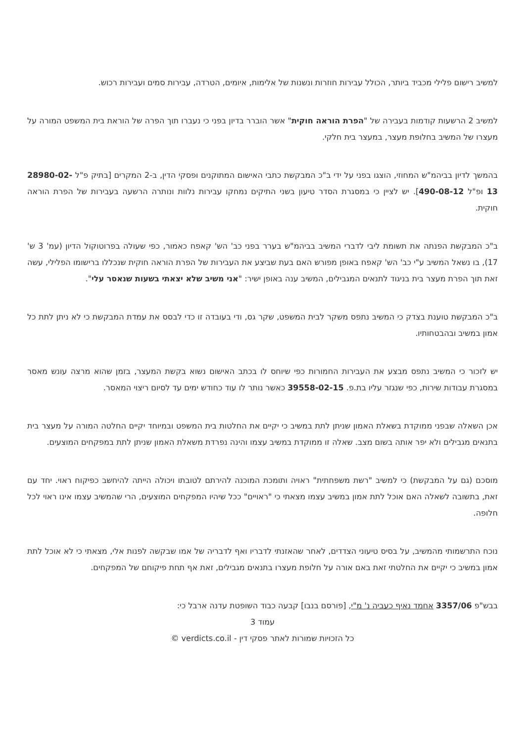למשיב רישום פלילי מכביד ביותר, הכולל עבירות חוזרות ונשנות של אלימות, איומים, הטרדה, עבירות סמים ועבירות רכוש.
למשיב 2 הרשעות קודמות בעבירה של "הפרת הוראה חוקית" אשר הוברר בדיון בפני כי נעברו תוך הפרה של הוראת בית המשפט המורה על מעצרו של המשיב בחלופת מעצר, במעצר בית חלקי.
בהמשך לדיון בביהמ"ש המחוזי, הוצגו בפני על ידי ב"כ המבקשת כתבי האישום המתוקנים ופסקי הדין, ב-2 המקרים [בתיק פ"ל 28980-02-13 ופ"ל 490-08-12]. יש לציין כי במסגרת הסדר טיעון בשני התיקים נמחקו עבירות נלוות ונותרה הרשעה בעבירות של הפרת הוראה חוקית.
ב"כ המבקשת הפנתה את תשומת ליבי לדברי המשיב בביהמ"ש בערר בפני כב' הש' קאפח כאמור, כפי שעולה בפרוטוקול הדיון (עמ' 3 ש' 17), בו נשאל המשיב ע"י כב' הש' קאפח באופן מפורש האם בעת שביצע את העבירות של הפרת הוראה חוקית שנכללו ברישומו הפלילי, עשה זאת תוך הפרת מעצר בית בניגוד לתנאים המגבילים, המשיב ענה באופן ישיר: "אני משיב שלא יצאתי בשעות שנאסר עלי".
ב"כ המבקשת טוענת בצדק כי המשיב נתפס משקר לבית המשפט, שקר גס, ודי בעובדה זו כדי לבסס את עמדת המבקשת כי לא ניתן לתת כל אמון במשיב ובהבטחותיו.
יש לזכור כי המשיב נתפס מבצע את העבירות החמורות כפי שיוחס לו בכתב האישום נשוא בקשת המעצר, בזמן שהוא מרצה עונש מאסר במסגרת עבודות שירות, כפי שנגזר עליו בת.פ. 39558-02-15 כאשר נותר לו עוד כחודש ימים עד לסיום ריצוי המאסר.
אכן השאלה שבפני ממוקדת בשאלת האמון שניתן לתת במשיב כי יקיים את החלטות בית המשפט ובמיוחד יקיים החלטה המורה על מעצר בית בתנאים מגבילים ולא יפר אותה בשום מצב. שאלה זו ממוקדת במשיב עצמו והינה נפרדת משאלת האמון שניתן לתת במפקחים המוצעים.
מוסכם (גם על המבקשת) כי למשיב "רשת משפחתית" ראויה ותומכת המוכנה להירתם לטובתו ויכולה הייתה להיחשב כפיקוח ראוי. יחד עם זאת, בתשובה לשאלה האם אוכל לתת אמון במשיב עצמו מצאתי כי "ראויים" ככל שיהיו המפקחים המוצעים, הרי שהמשיב עצמו אינו ראוי לכל חלופה.
נוכח התרשמותי מהמשיב, על בסיס טיעוני הצדדים, לאחר שהאזנתי לדבריו ואף לדבריה של אמו שבקשה לפנות אלי, מצאתי כי לא אוכל לתת אמון במשיב כי יקיים את החלטתי זאת באם אורה על חלופת מעצרו בתנאים מגבילים, זאת אף תחת פיקוחם של המפקחים.
בבש"פ 3357/06 אחמד נאיף כעביה נ' מ"י, [פורסם בנבו] קבעה כבוד השופטת עדנה ארבל כי:
עמוד 3
כל הזכויות שמורות לאתר פסקי דין - verdicts.co.il ©